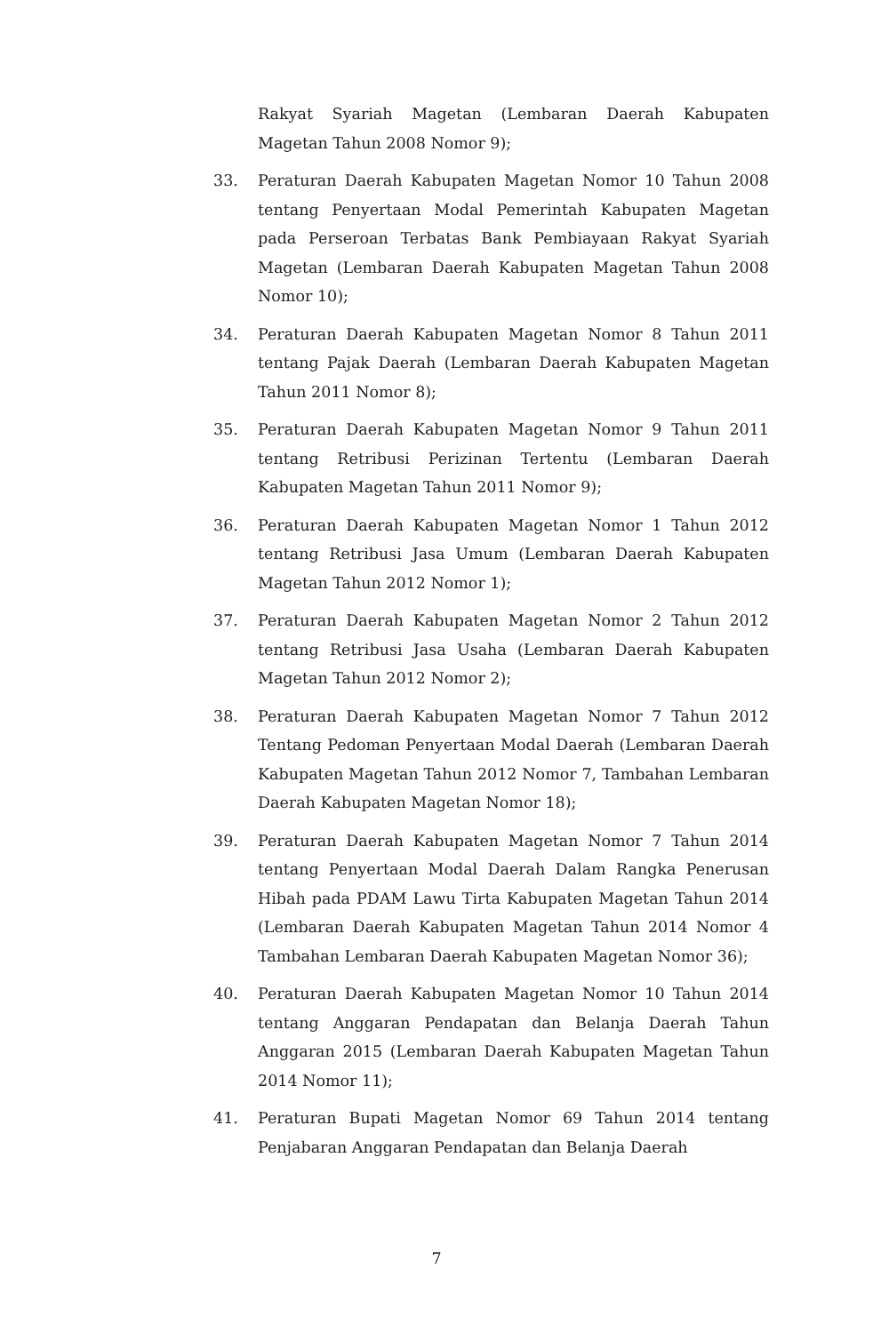Rakyat Syariah Magetan (Lembaran Daerah Kabupaten Magetan Tahun 2008 Nomor 9);
33. Peraturan Daerah Kabupaten Magetan Nomor 10 Tahun 2008 tentang Penyertaan Modal Pemerintah Kabupaten Magetan pada Perseroan Terbatas Bank Pembiayaan Rakyat Syariah Magetan (Lembaran Daerah Kabupaten Magetan Tahun 2008 Nomor 10);
34. Peraturan Daerah Kabupaten Magetan Nomor 8 Tahun 2011 tentang Pajak Daerah (Lembaran Daerah Kabupaten Magetan Tahun 2011 Nomor 8);
35. Peraturan Daerah Kabupaten Magetan Nomor 9 Tahun 2011 tentang Retribusi Perizinan Tertentu (Lembaran Daerah Kabupaten Magetan Tahun 2011 Nomor 9);
36. Peraturan Daerah Kabupaten Magetan Nomor 1 Tahun 2012 tentang Retribusi Jasa Umum (Lembaran Daerah Kabupaten Magetan Tahun 2012 Nomor 1);
37. Peraturan Daerah Kabupaten Magetan Nomor 2 Tahun 2012 tentang Retribusi Jasa Usaha (Lembaran Daerah Kabupaten Magetan Tahun 2012 Nomor 2);
38. Peraturan Daerah Kabupaten Magetan Nomor 7 Tahun 2012 Tentang Pedoman Penyertaan Modal Daerah (Lembaran Daerah Kabupaten Magetan Tahun 2012 Nomor 7, Tambahan Lembaran Daerah Kabupaten Magetan Nomor 18);
39. Peraturan Daerah Kabupaten Magetan Nomor 7 Tahun 2014 tentang Penyertaan Modal Daerah Dalam Rangka Penerusan Hibah pada PDAM Lawu Tirta Kabupaten Magetan Tahun 2014 (Lembaran Daerah Kabupaten Magetan Tahun 2014 Nomor 4 Tambahan Lembaran Daerah Kabupaten Magetan Nomor 36);
40. Peraturan Daerah Kabupaten Magetan Nomor 10 Tahun 2014 tentang Anggaran Pendapatan dan Belanja Daerah Tahun Anggaran 2015 (Lembaran Daerah Kabupaten Magetan Tahun 2014 Nomor 11);
41. Peraturan Bupati Magetan Nomor 69 Tahun 2014 tentang Penjabaran Anggaran Pendapatan dan Belanja Daerah
7